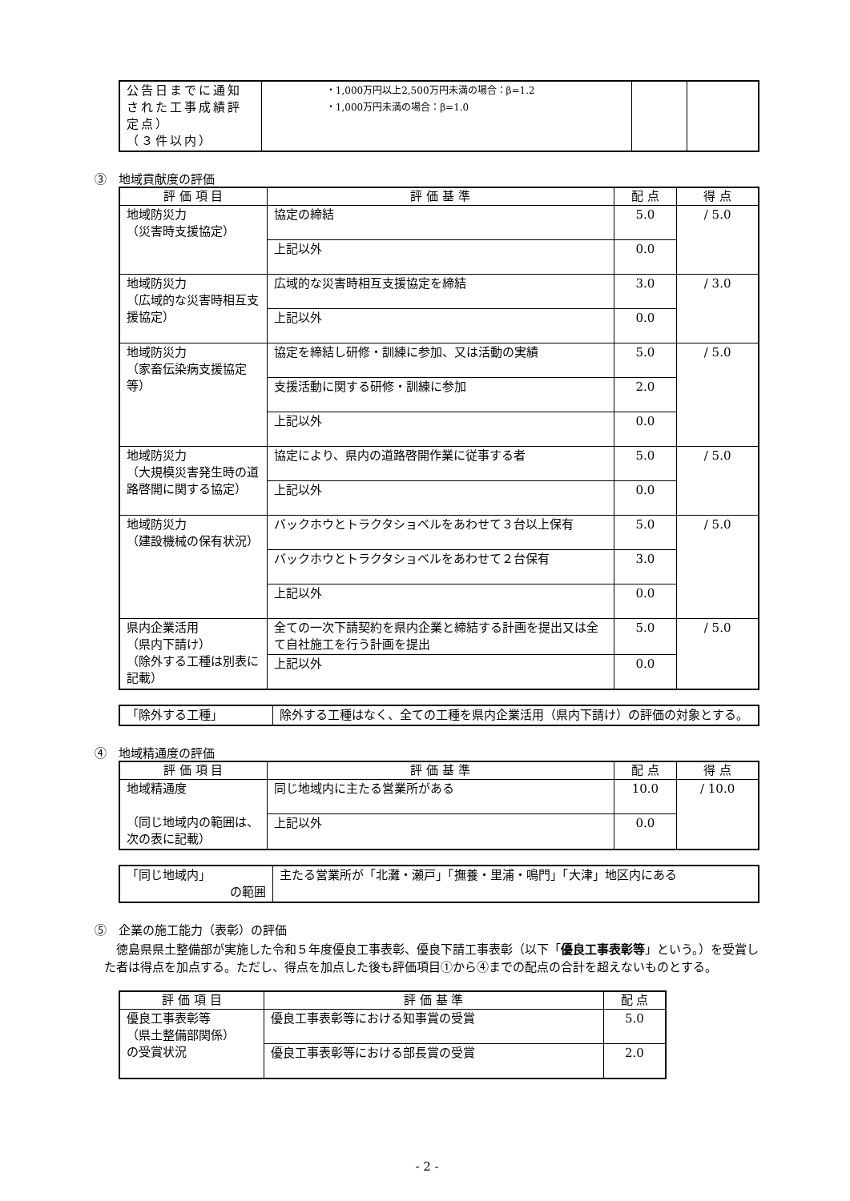| 公告日までに通知された工事成績評定点） （３件以内） | ・1,000万円以上2,500万円未満の場合：β=1.2 ・1,000万円未満の場合：β=1.0 | | |
③　地域貢献度の評価
| 評 価 項 目 | 評 価 基 準 | 配 点 | 得 点 |
| --- | --- | --- | --- |
| 地域防災力 （災害時支援協定） | 協定の締結 | 5.0 | / 5.0 |
| | 上記以外 | 0.0 | |
| 地域防災力 （広域的な災害時相互支援協定） | 広域的な災害時相互支援協定を締結 | 3.0 | / 3.0 |
| | 上記以外 | 0.0 | |
| 地域防災力 （家畜伝染病支援協定等） | 協定を締結し研修・訓練に参加、又は活動の実績 | 5.0 | / 5.0 |
| | 支援活動に関する研修・訓練に参加 | 2.0 | |
| | 上記以外 | 0.0 | |
| 地域防災力 （大規模災害発生時の道路啓開に関する協定） | 協定により、県内の道路啓開作業に従事する者 | 5.0 | / 5.0 |
| | 上記以外 | 0.0 | |
| 地域防災力 （建設機械の保有状況） | バックホウとトラクタショベルをあわせて３台以上保有 | 5.0 | / 5.0 |
| | バックホウとトラクタショベルをあわせて２台保有 | 3.0 | |
| | 上記以外 | 0.0 | |
| 県内企業活用 （県内下請け） （除外する工種は別表に記載） | 全ての一次下請契約を県内企業と締結する計画を提出又は全て自社施工を行う計画を提出 | 5.0 | / 5.0 |
| | 上記以外 | 0.0 | |
| 「除外する工種」 | 除外する工種はなく、全ての工種を県内企業活用（県内下請け）の評価の対象とする。 |
④　地域精通度の評価
| 評 価 項 目 | 評 価 基 準 | 配 点 | 得 点 |
| --- | --- | --- | --- |
| 地域精通度 （同じ地域内の範囲は、次の表に記載） | 同じ地域内に主たる営業所がある | 10.0 | / 10.0 |
| | 上記以外 | 0.0 | |
| 「同じ地域内」 の範囲 | 主たる営業所が「北灘・瀬戸」「撫養・里浦・鳴門」「大津」地区内にある |
⑤　企業の施工能力（表彰）の評価
徳島県県土整備部が実施した令和５年度優良工事表彰、優良下請工事表彰（以下「優良工事表彰等」という。）を受賞した者は得点を加点する。ただし、得点を加点した後も評価項目①から④までの配点の合計を超えないものとする。
| 評 価 項 目 | 評 価 基 準 | 配 点 |
| --- | --- | --- |
| 優良工事表彰等 （県土整備部関係） の受賞状況 | 優良工事表彰等における知事賞の受賞 | 5.0 |
| | 優良工事表彰等における部長賞の受賞 | 2.0 |
- 2 -